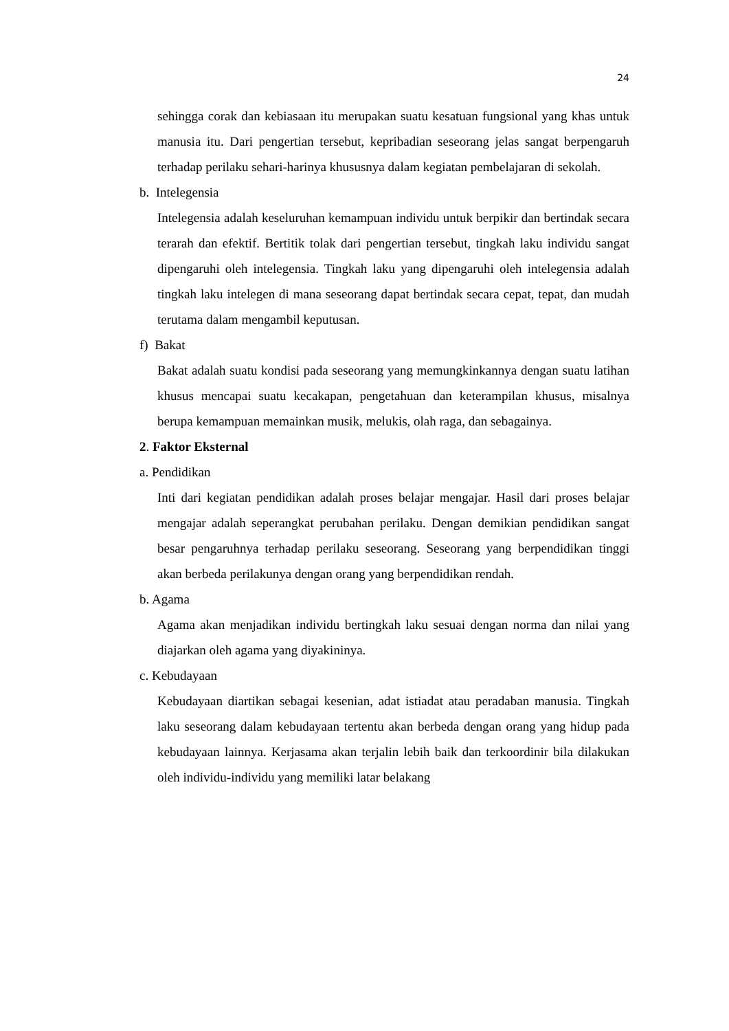24
sehingga corak dan kebiasaan itu merupakan suatu kesatuan fungsional yang khas untuk manusia itu. Dari pengertian tersebut, kepribadian seseorang jelas sangat berpengaruh terhadap perilaku sehari-harinya khususnya dalam kegiatan pembelajaran di sekolah.
b. Intelegensia
Intelegensia adalah keseluruhan kemampuan individu untuk berpikir dan bertindak secara terarah dan efektif. Bertitik tolak dari pengertian tersebut, tingkah laku individu sangat dipengaruhi oleh intelegensia. Tingkah laku yang dipengaruhi oleh intelegensia adalah tingkah laku intelegen di mana seseorang dapat bertindak secara cepat, tepat, dan mudah terutama dalam mengambil keputusan.
f) Bakat
Bakat adalah suatu kondisi pada seseorang yang memungkinkannya dengan suatu latihan khusus mencapai suatu kecakapan, pengetahuan dan keterampilan khusus, misalnya berupa kemampuan memainkan musik, melukis, olah raga, dan sebagainya.
2. Faktor Eksternal
a. Pendidikan
Inti dari kegiatan pendidikan adalah proses belajar mengajar. Hasil dari proses belajar mengajar adalah seperangkat perubahan perilaku. Dengan demikian pendidikan sangat besar pengaruhnya terhadap perilaku seseorang. Seseorang yang berpendidikan tinggi akan berbeda perilakunya dengan orang yang berpendidikan rendah.
b. Agama
Agama akan menjadikan individu bertingkah laku sesuai dengan norma dan nilai yang diajarkan oleh agama yang diyakininya.
c. Kebudayaan
Kebudayaan diartikan sebagai kesenian, adat istiadat atau peradaban manusia. Tingkah laku seseorang dalam kebudayaan tertentu akan berbeda dengan orang yang hidup pada kebudayaan lainnya. Kerjasama akan terjalin lebih baik dan terkoordinir bila dilakukan oleh individu-individu yang memiliki latar belakang